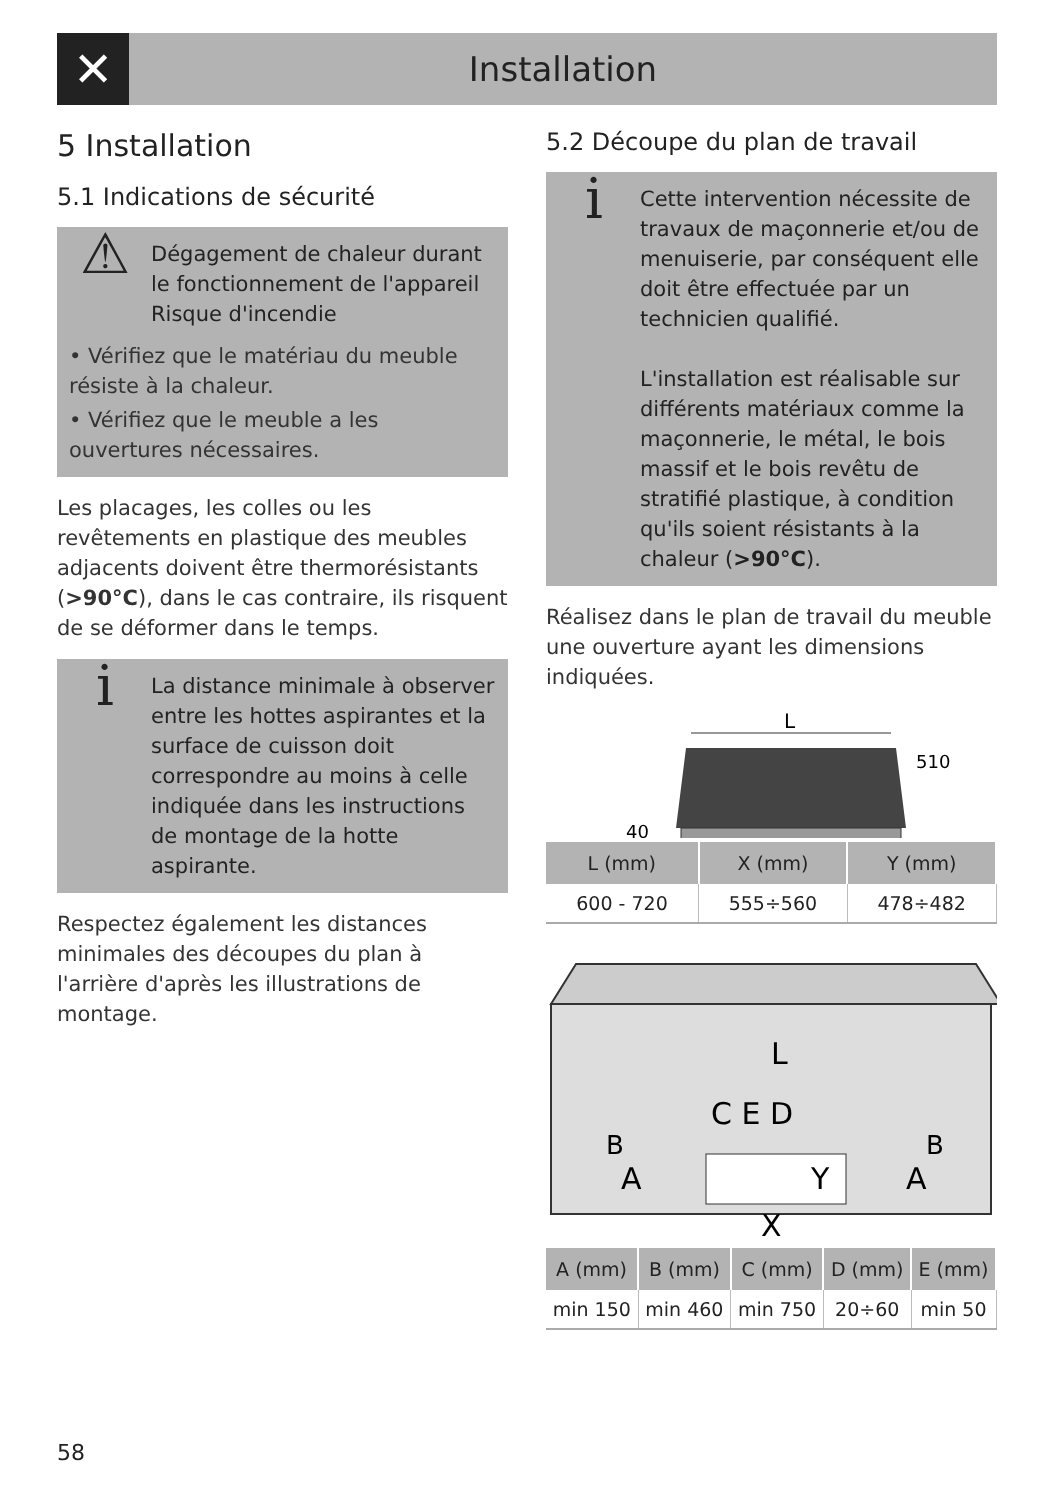✕
Installation
5 Installation
5.1 Indications de sécurité
⚠
Dégagement de chaleur durant le fonctionnement de l'appareil
Risque d'incendie
• Vérifiez que le matériau du meuble résiste à la chaleur.
• Vérifiez que le meuble a les ouvertures nécessaires.
Les placages, les colles ou les revêtements en plastique des meubles adjacents doivent être thermorésistants (>90°C), dans le cas contraire, ils risquent de se déformer dans le temps.
i
La distance minimale à observer entre les hottes aspirantes et la surface de cuisson doit correspondre au moins à celle indiquée dans les instructions de montage de la hotte aspirante.
Respectez également les distances minimales des découpes du plan à l'arrière d'après les illustrations de montage.
5.2 Découpe du plan de travail
i
Cette intervention nécessite de travaux de maçonnerie et/ou de menuiserie, par conséquent elle doit être effectuée par un technicien qualifié.
L'installation est réalisable sur différents matériaux comme la maçonnerie, le métal, le bois massif et le bois revêtu de stratifié plastique, à condition qu'ils soient résistants à la chaleur (>90°C).
Réalisez dans le plan de travail du meuble une ouverture ayant les dimensions indiquées.
L
40
510
| L (mm) | X (mm) | Y (mm) |
| --- | --- | --- |
| 600 - 720 | 555÷560 | 478÷482 |
L
C E D
B
A
B
A
Y
X
| A (mm) | B (mm) | C (mm) | D (mm) | E (mm) |
| --- | --- | --- | --- | --- |
| min 150 | min 460 | min 750 | 20÷60 | min 50 |
58